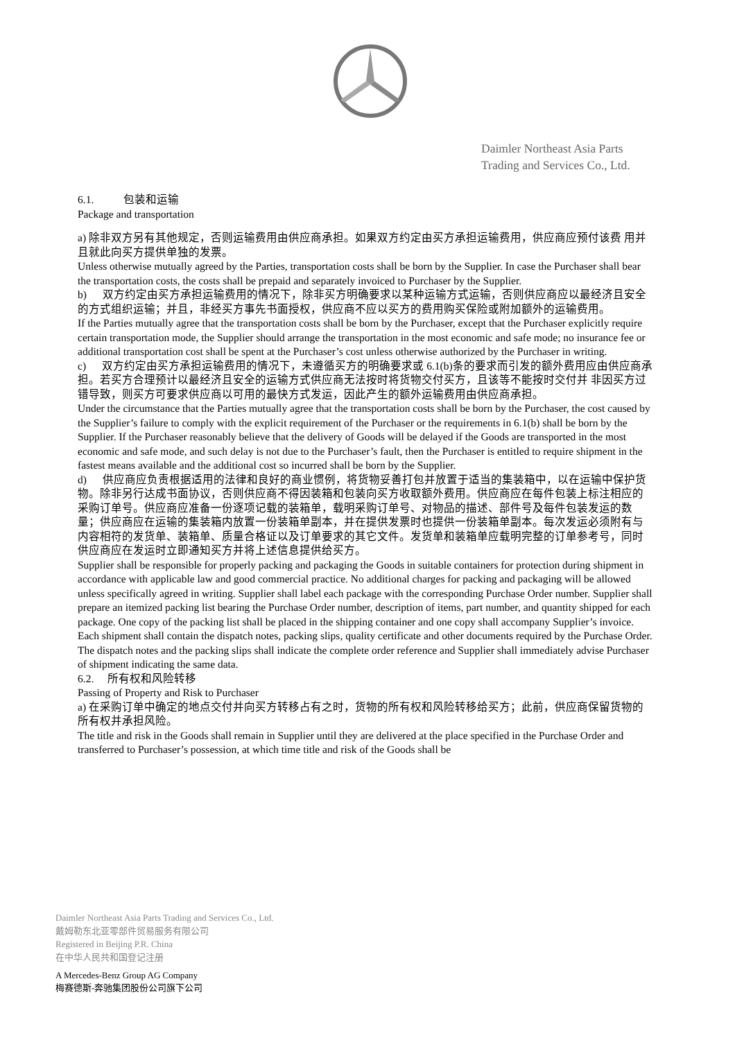Daimler Northeast Asia Parts
Trading and Services Co., Ltd.
6.1. 包装和运输
Package and transportation
a) 除非双方另有其他规定，否则运输费用由供应商承担。如果双方约定由买方承担运输费用，供应商应预付该费 用并且就此向买方提供单独的发票。
Unless otherwise mutually agreed by the Parties, transportation costs shall be born by the Supplier. In case the Purchaser shall bear the transportation costs, the costs shall be prepaid and separately invoiced to Purchaser by the Supplier.
b) 双方约定由买方承担运输费用的情况下，除非买方明确要求以某种运输方式运输，否则供应商应以最经济且安全的方式组织运输；并且，非经买方事先书面授权，供应商不应以买方的费用购买保险或附加额外的运输费用。
If the Parties mutually agree that the transportation costs shall be born by the Purchaser, except that the Purchaser explicitly require certain transportation mode, the Supplier should arrange the transportation in the most economic and safe mode; no insurance fee or additional transportation cost shall be spent at the Purchaser’s cost unless otherwise authorized by the Purchaser in writing.
c) 双方约定由买方承担运输费用的情况下，未遵循买方的明确要求或 6.1(b)条的要求而引发的额外费用应由供应商承担。若买方合理预计以最经济且安全的运输方式供应商无法按时将货物交付买方，且该等不能按时交付并 非因买方过错导致，则买方可要求供应商以可用的最快方式发运，因此产生的额外运输费用由供应商承担。
Under the circumstance that the Parties mutually agree that the transportation costs shall be born by the Purchaser, the cost caused by the Supplier’s failure to comply with the explicit requirement of the Purchaser or the requirements in 6.1(b) shall be born by the Supplier. If the Purchaser reasonably believe that the delivery of Goods will be delayed if the Goods are transported in the most economic and safe mode, and such delay is not due to the Purchaser’s fault, then the Purchaser is entitled to require shipment in the fastest means available and the additional cost so incurred shall be born by the Supplier.
d) 供应商应负责根据适用的法律和良好的商业惯例，将货物妥善打包并放置于适当的集装箱中，以在运输中保护货物。除非另行达成书面协议，否则供应商不得因装箱和包装向买方收取额外费用。供应商应在每件包装上标注相应的采购订单号。供应商应准备一份逐项记载的装箱单，载明采购订单号、对物品的描述、部件号及每件包装发运的数量；供应商应在运输的集装箱内放置一份装箱单副本，并在提供发票时也提供一份装箱单副本。每次发运必须附有与内容相符的发货单、装箱单、质量合格证以及订单要求的其它文件。发货单和装箱单应载明完整的订单参考号，同时供应商应在发运时立即通知买方并将上述信息提供给买方。
Supplier shall be responsible for properly packing and packaging the Goods in suitable containers for protection during shipment in accordance with applicable law and good commercial practice. No additional charges for packing and packaging will be allowed unless specifically agreed in writing. Supplier shall label each package with the corresponding Purchase Order number. Supplier shall prepare an itemized packing list bearing the Purchase Order number, description of items, part number, and quantity shipped for each package. One copy of the packing list shall be placed in the shipping container and one copy shall accompany Supplier’s invoice. Each shipment shall contain the dispatch notes, packing slips, quality certificate and other documents required by the Purchase Order. The dispatch notes and the packing slips shall indicate the complete order reference and Supplier shall immediately advise Purchaser of shipment indicating the same data.
6.2. 所有权和风险转移
Passing of Property and Risk to Purchaser
a) 在采购订单中确定的地点交付并向买方转移占有之时，货物的所有权和风险转移给买方；此前，供应商保留货物的所有权并承担风险。
The title and risk in the Goods shall remain in Supplier until they are delivered at the place specified in the Purchase Order and transferred to Purchaser’s possession, at which time title and risk of the Goods shall be
Daimler Northeast Asia Parts Trading and Services Co., Ltd.
戴姆勒东北亚零部件贸易服务有限公司
Registered in Beijing P.R. China
在中华人民共和国登记注册
A Mercedes-Benz Group AG Company
梅赛德斯-奔驰集团股份公司旗下公司